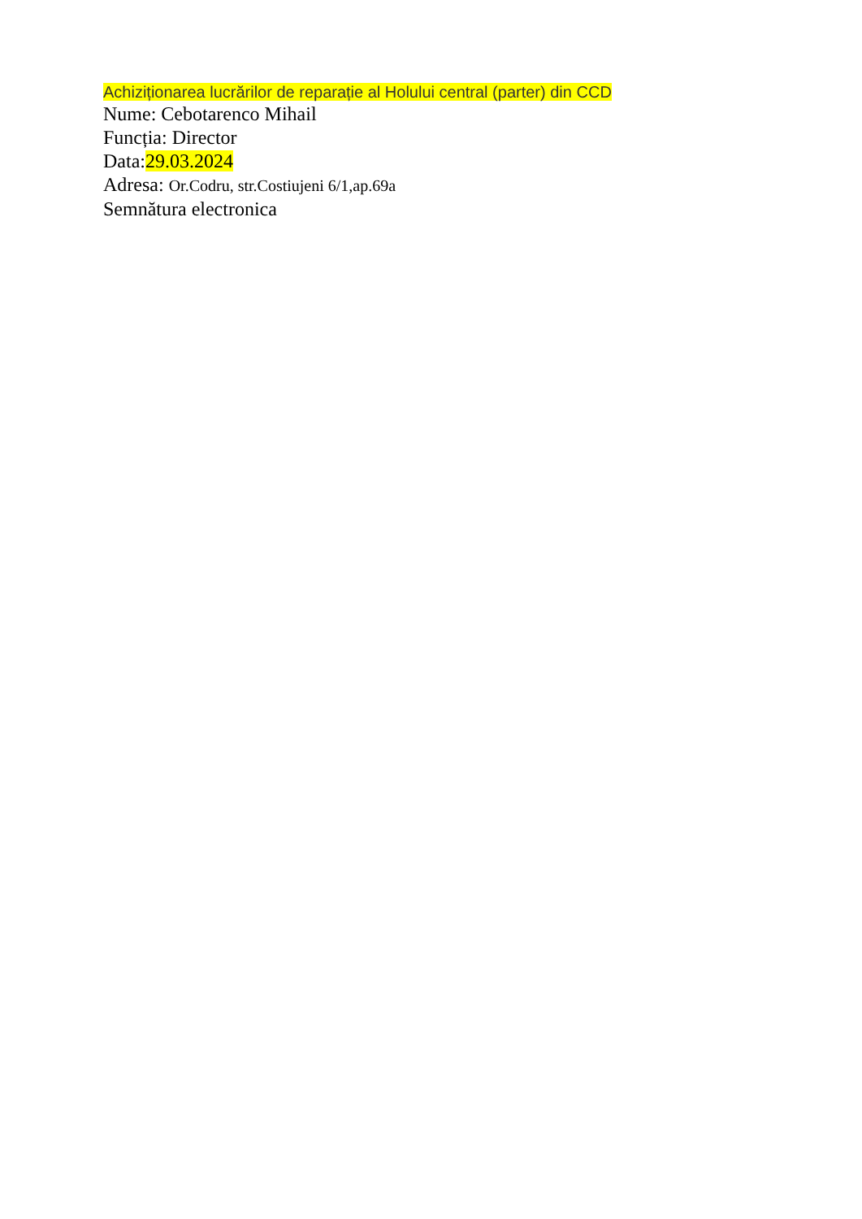Achiziționarea lucrărilor de reparație al Holului central (parter) din CCD
Nume: Cebotarenco Mihail
Funcția: Director
Data:29.03.2024
Adresa: Or.Codru, str.Costiujeni 6/1,ap.69a
Semnătura electronica